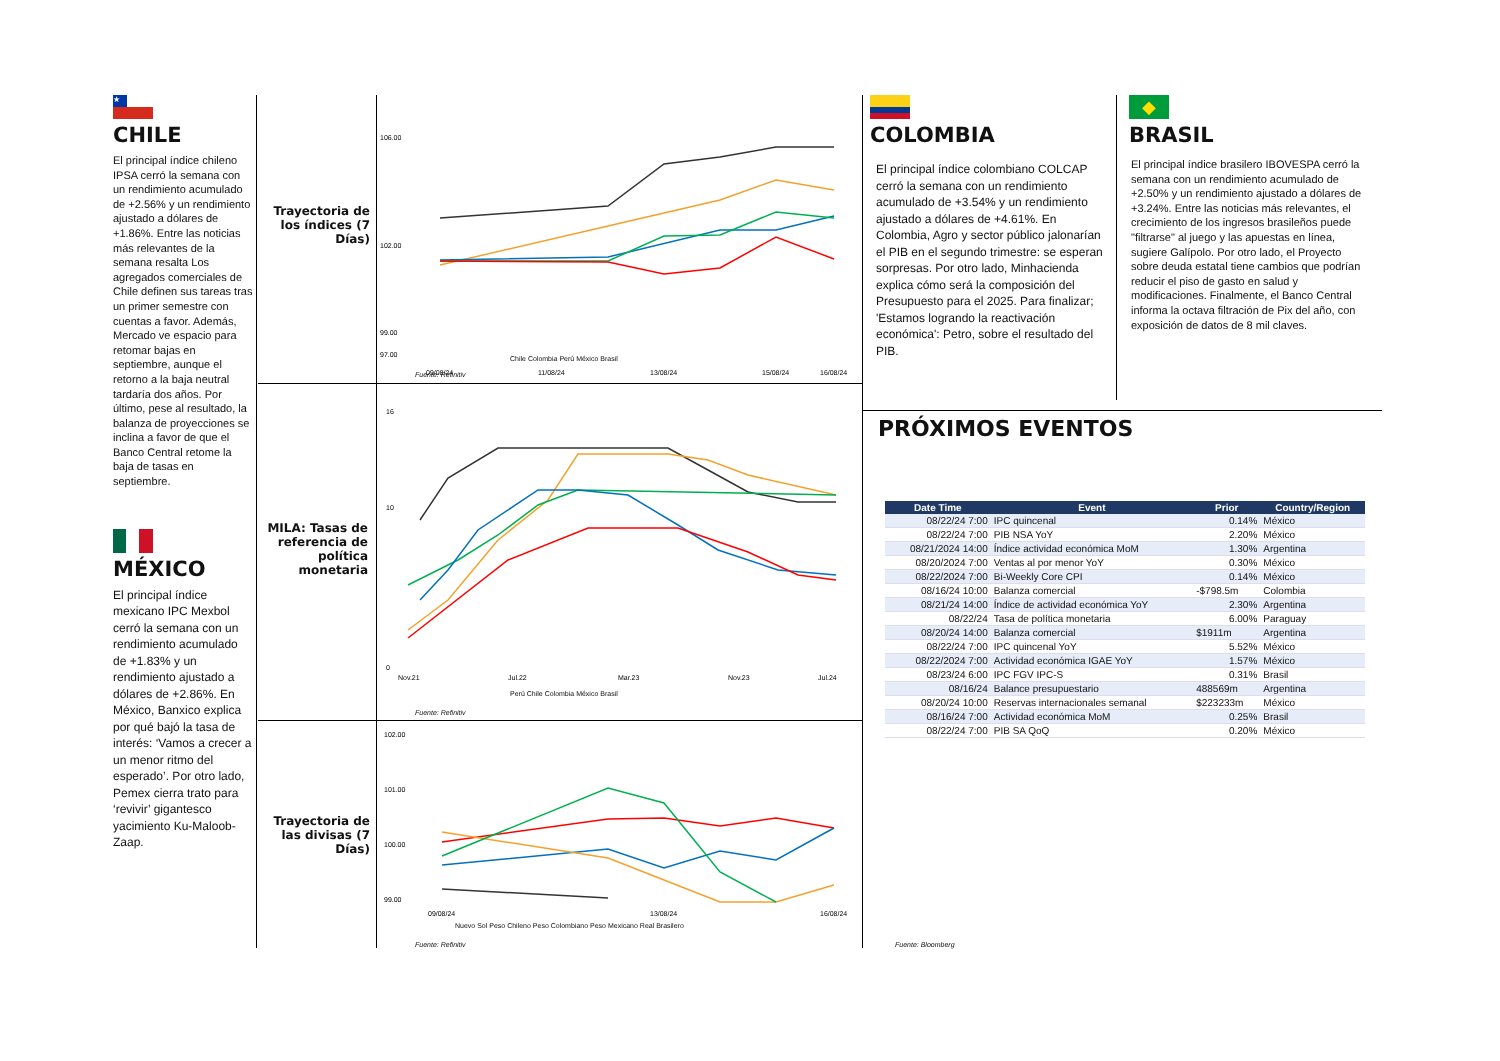★
CHILE
El principal índice chileno IPSA cerró la semana con un rendimiento acumulado de +2.56% y un rendimiento ajustado a dólares de +1.86%. Entre las noticias más relevantes de la semana resalta Los agregados comerciales de Chile definen sus tareas tras un primer semestre con cuentas a favor. Además, Mercado ve espacio para retomar bajas en septiembre, aunque el retorno a la baja neutral tardaría dos años. Por último, pese al resultado, la balanza de proyecciones se inclina a favor de que el Banco Central retome la baja de tasas en septiembre.
MÉXICO
El principal índice mexicano IPC Mexbol cerró la semana con un rendimiento acumulado de +1.83% y un rendimiento ajustado a dólares de +2.86%. En México, Banxico explica por qué bajó la tasa de interés: ‘Vamos a crecer a un menor ritmo del esperado’. Por otro lado, Pemex cierra trato para ‘revivir’ gigantesco yacimiento Ku-Maloob-Zaap.
Trayectoria de los índices (7 Días)
MILA: Tasas de referencia de política monetaria
Trayectoria de las divisas (7 Días)
106.00
102.00
99.00
97.00
09/08/24
11/08/24
13/08/24
15/08/24
16/08/24
Chile Colombia Perú México Brasil
Fuente: Refinitiv
16
10
0
Nov.21
Jul.22
Mar.23
Nov.23
Jul.24
Perú Chile Colombia México Brasil
Fuente: Refinitiv
102.00
101.00
100.00
99.00
09/08/24
13/08/24
16/08/24
Nuevo Sol Peso Chileno Peso Colombiano Peso Mexicano Real Brasilero
Fuente: Refinitiv
COLOMBIA
El principal índice colombiano COLCAP cerró la semana con un rendimiento acumulado de +3.54% y un rendimiento ajustado a dólares de +4.61%. En Colombia, Agro y sector público jalonarían el PIB en el segundo trimestre: se esperan sorpresas. Por otro lado, Minhacienda explica cómo será la composición del Presupuesto para el 2025. Para finalizar; 'Estamos logrando la reactivación económica': Petro, sobre el resultado del PIB.
◆
BRASIL
El principal índice brasilero IBOVESPA cerró la semana con un rendimiento acumulado de +2.50% y un rendimiento ajustado a dólares de +3.24%. Entre las noticias más relevantes, el crecimiento de los ingresos brasileños puede "filtrarse" al juego y las apuestas en línea, sugiere Galípolo. Por otro lado, el Proyecto sobre deuda estatal tiene cambios que podrían reducir el piso de gasto en salud y modificaciones. Finalmente, el Banco Central informa la octava filtración de Pix del año, con exposición de datos de 8 mil claves.
PRÓXIMOS EVENTOS
| Date Time | Event | Prior | Country/Region |
| --- | --- | --- | --- |
| 08/22/24 7:00 | IPC quincenal | 0.14% | México |
| 08/22/24 7:00 | PIB NSA YoY | 2.20% | México |
| 08/21/2024 14:00 | Índice actividad económica MoM | 1.30% | Argentina |
| 08/20/2024 7:00 | Ventas al por menor YoY | 0.30% | México |
| 08/22/2024 7:00 | Bi-Weekly Core CPI | 0.14% | México |
| 08/16/24 10:00 | Balanza comercial | -$798.5m | Colombia |
| 08/21/24 14:00 | Índice de actividad económica YoY | 2.30% | Argentina |
| 08/22/24 | Tasa de política monetaria | 6.00% | Paraguay |
| 08/20/24 14:00 | Balanza comercial | $1911m | Argentina |
| 08/22/24 7:00 | IPC quincenal YoY | 5.52% | México |
| 08/22/2024 7:00 | Actividad económica IGAE YoY | 1.57% | México |
| 08/23/24 6:00 | IPC FGV IPC-S | 0.31% | Brasil |
| 08/16/24 | Balance presupuestario | 488569m | Argentina |
| 08/20/24 10:00 | Reservas internacionales semanal | $223233m | México |
| 08/16/24 7:00 | Actividad económica MoM | 0.25% | Brasil |
| 08/22/24 7:00 | PIB SA QoQ | 0.20% | México |
Fuente: Bloomberg